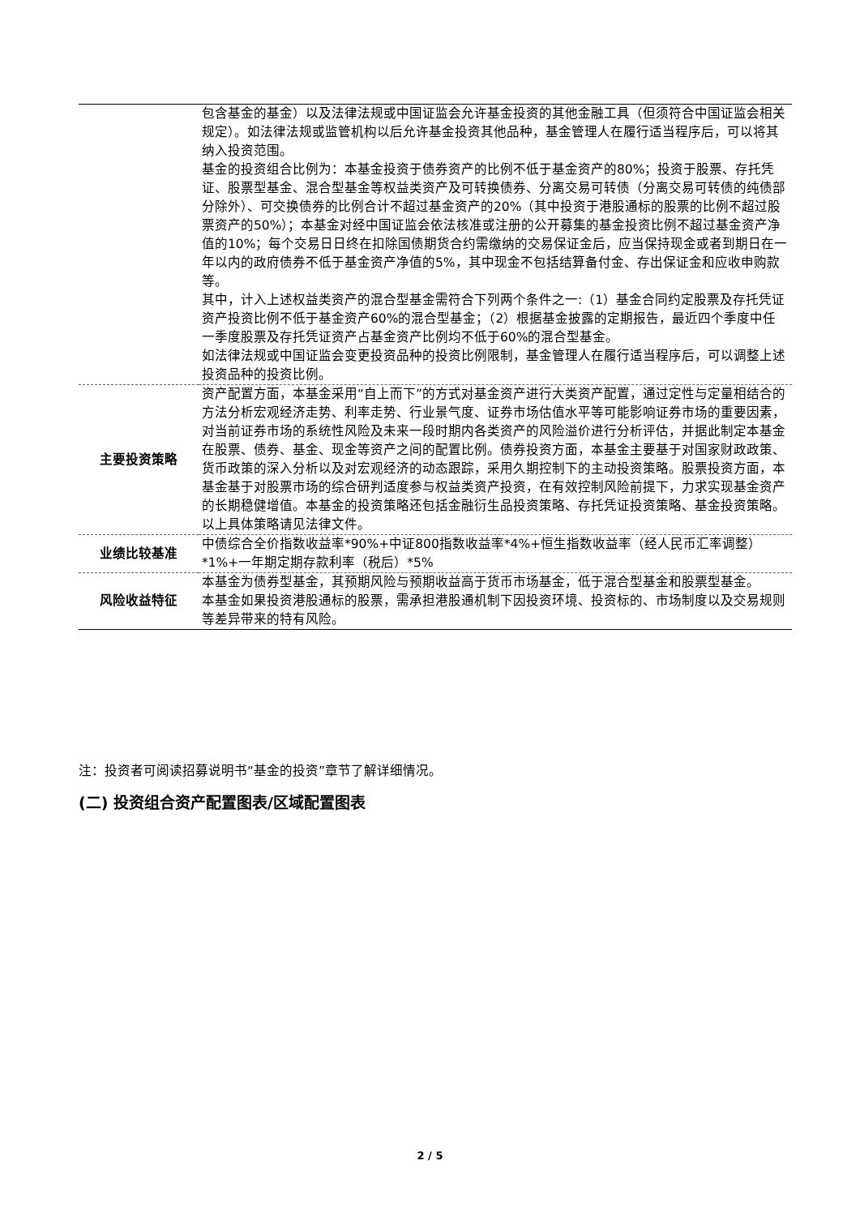| | 包含基金的基金）以及法律法规或中国证监会允许基金投资的其他金融工具（但须符合中国证监会相关规定）。如法律法规或监管机构以后允许基金投资其他品种，基金管理人在履行适当程序后，可以将其纳入投资范围。 基金的投资组合比例为：本基金投资于债券资产的比例不低于基金资产的80%；投资于股票、存托凭证、股票型基金、混合型基金等权益类资产及可转换债券、分离交易可转债（分离交易可转债的纯债部分除外）、可交换债券的比例合计不超过基金资产的20%（其中投资于港股通标的股票的比例不超过股票资产的50%）；本基金对经中国证监会依法核准或注册的公开募集的基金投资比例不超过基金资产净值的10%；每个交易日日终在扣除国债期货合约需缴纳的交易保证金后，应当保持现金或者到期日在一年以内的政府债券不低于基金资产净值的5%，其中现金不包括结算备付金、存出保证金和应收申购款等。 其中，计入上述权益类资产的混合型基金需符合下列两个条件之一:（1）基金合同约定股票及存托凭证资产投资比例不低于基金资产60%的混合型基金；（2）根据基金披露的定期报告，最近四个季度中任一季度股票及存托凭证资产占基金资产比例均不低于60%的混合型基金。 如法律法规或中国证监会变更投资品种的投资比例限制，基金管理人在履行适当程序后，可以调整上述投资品种的投资比例。 |
| 主要投资策略 | 资产配置方面，本基金采用“自上而下”的方式对基金资产进行大类资产配置，通过定性与定量相结合的方法分析宏观经济走势、利率走势、行业景气度、证券市场估值水平等可能影响证券市场的重要因素，对当前证券市场的系统性风险及未来一段时期内各类资产的风险溢价进行分析评估，并据此制定本基金在股票、债券、基金、现金等资产之间的配置比例。债券投资方面，本基金主要基于对国家财政政策、货币政策的深入分析以及对宏观经济的动态跟踪，采用久期控制下的主动投资策略。股票投资方面，本基金基于对股票市场的综合研判适度参与权益类资产投资，在有效控制风险前提下，力求实现基金资产的长期稳健增值。本基金的投资策略还包括金融衍生品投资策略、存托凭证投资策略、基金投资策略。以上具体策略请见法律文件。 |
| 业绩比较基准 | 中债综合全价指数收益率*90%+中证800指数收益率*4%+恒生指数收益率（经人民币汇率调整）*1%+一年期定期存款利率（税后）*5% |
| 风险收益特征 | 本基金为债券型基金，其预期风险与预期收益高于货币市场基金，低于混合型基金和股票型基金。 本基金如果投资港股通标的股票，需承担港股通机制下因投资环境、投资标的、市场制度以及交易规则等差异带来的特有风险。 |
注：投资者可阅读招募说明书“基金的投资”章节了解详细情况。
(二) 投资组合资产配置图表/区域配置图表
2 / 5